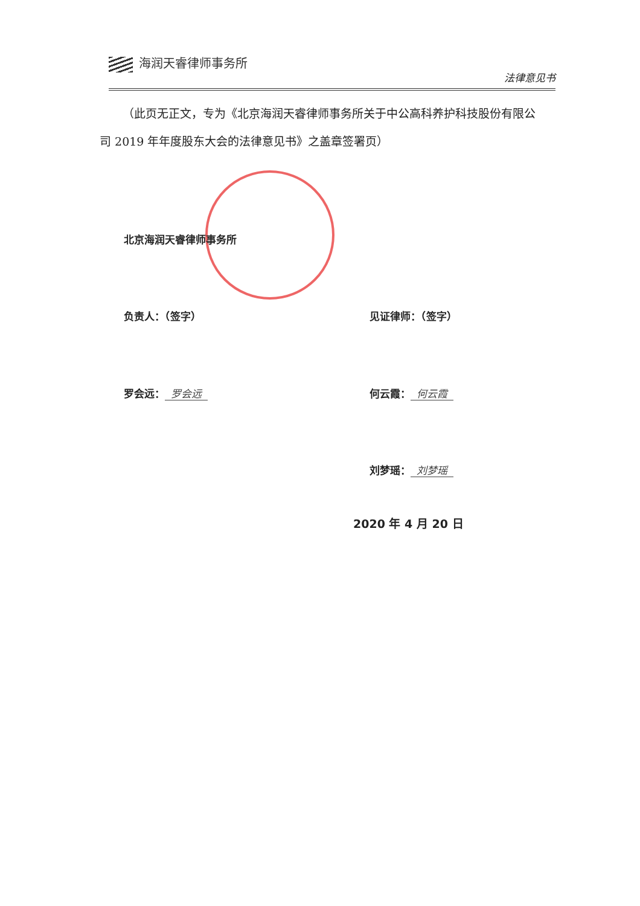海润天睿律师事务所
法律意见书
（此页无正文，专为《北京海润天睿律师事务所关于中公高科养护科技股份有限公司 2019 年年度股东大会的法律意见书》之盖章签署页）
北京海润天睿律师事务所
负责人：（签字） 见证律师：（签字）
罗会远： 罗会远 何云霞： 何云霞
刘梦瑶： 刘梦瑶
2020 年 4 月 20 日